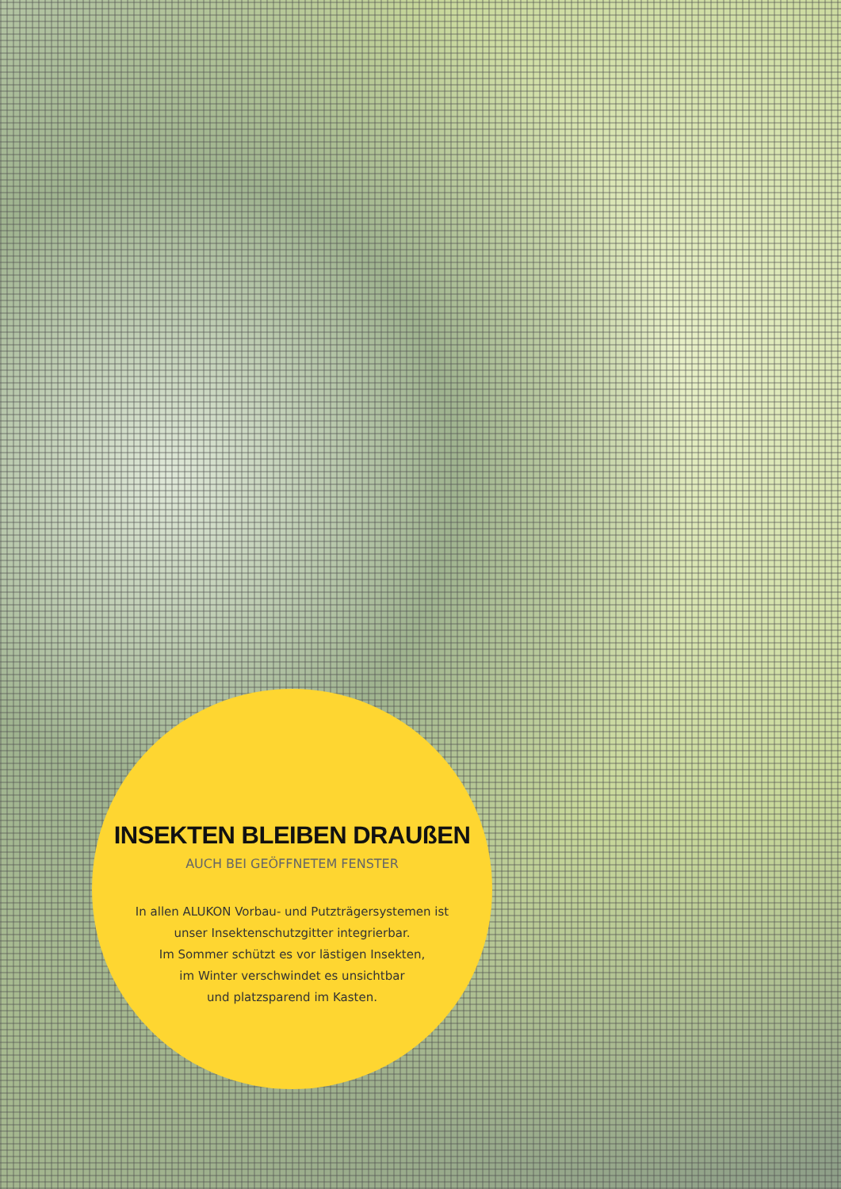INSEKTEN BLEIBEN DRAUßEN
AUCH BEI GEÖFFNETEM FENSTER
In allen ALUKON Vorbau- und Putzträgersystemen ist
unser Insektenschutzgitter integrierbar.
Im Sommer schützt es vor lästigen Insekten,
im Winter verschwindet es unsichtbar
und platzsparend im Kasten.